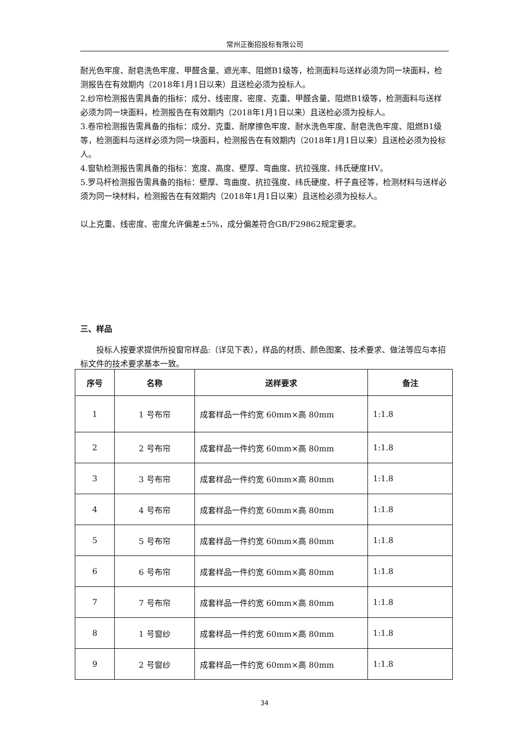常州正衡招投标有限公司
耐光色牢度、耐皂洗色牢度、甲醛含量、遮光率、阻燃B1级等，检测面料与送样必须为同一块面料，检测报告在有效期内（2018年1月1日以来）且送检必须为投标人。
2.纱帘检测报告需具备的指标：成分、线密度、密度、克重、甲醛含量、阻燃B1级等，检测面料与送样必须为同一块面料，检测报告在有效期内（2018年1月1日以来）且送检必须为投标人。
3.卷帘检测报告需具备的指标：成分、克重、耐摩擦色牢度、耐水洗色牢度、耐皂洗色牢度、阻燃B1级等，检测面料与送样必须为同一块面料，检测报告在有效期内（2018年1月1日以来）且送检必须为投标人。
4.窗轨检测报告需具备的指标：宽度、高度、壁厚、弯曲度、抗拉强度、纬氏硬度HV。
5.罗马杆检测报告需具备的指标：壁厚、弯曲度、抗拉强度、纬氏硬度、杆子直径等，检测材料与送样必须为同一块材料，检测报告在有效期内（2018年1月1日以来）且送检必须为投标人。
以上克重、线密度、密度允许偏差±5%，成分偏差符合GB/F29862规定要求。
三、样品
投标人按要求提供所投窗帘样品:（详见下表），样品的材质、颜色图案、技术要求、做法等应与本招标文件的技术要求基本一致。
| 序号 | 名称 | 送样要求 | 备注 |
| --- | --- | --- | --- |
| 1 | 1 号布帘 | 成套样品一件约宽 60mm×高 80mm | 1:1.8 |
| 2 | 2 号布帘 | 成套样品一件约宽 60mm×高 80mm | 1:1.8 |
| 3 | 3 号布帘 | 成套样品一件约宽 60mm×高 80mm | 1:1.8 |
| 4 | 4 号布帘 | 成套样品一件约宽 60mm×高 80mm | 1:1.8 |
| 5 | 5 号布帘 | 成套样品一件约宽 60mm×高 80mm | 1:1.8 |
| 6 | 6 号布帘 | 成套样品一件约宽 60mm×高 80mm | 1:1.8 |
| 7 | 7 号布帘 | 成套样品一件约宽 60mm×高 80mm | 1:1.8 |
| 8 | 1 号窗纱 | 成套样品一件约宽 60mm×高 80mm | 1:1.8 |
| 9 | 2 号窗纱 | 成套样品一件约宽 60mm×高 80mm | 1:1.8 |
34